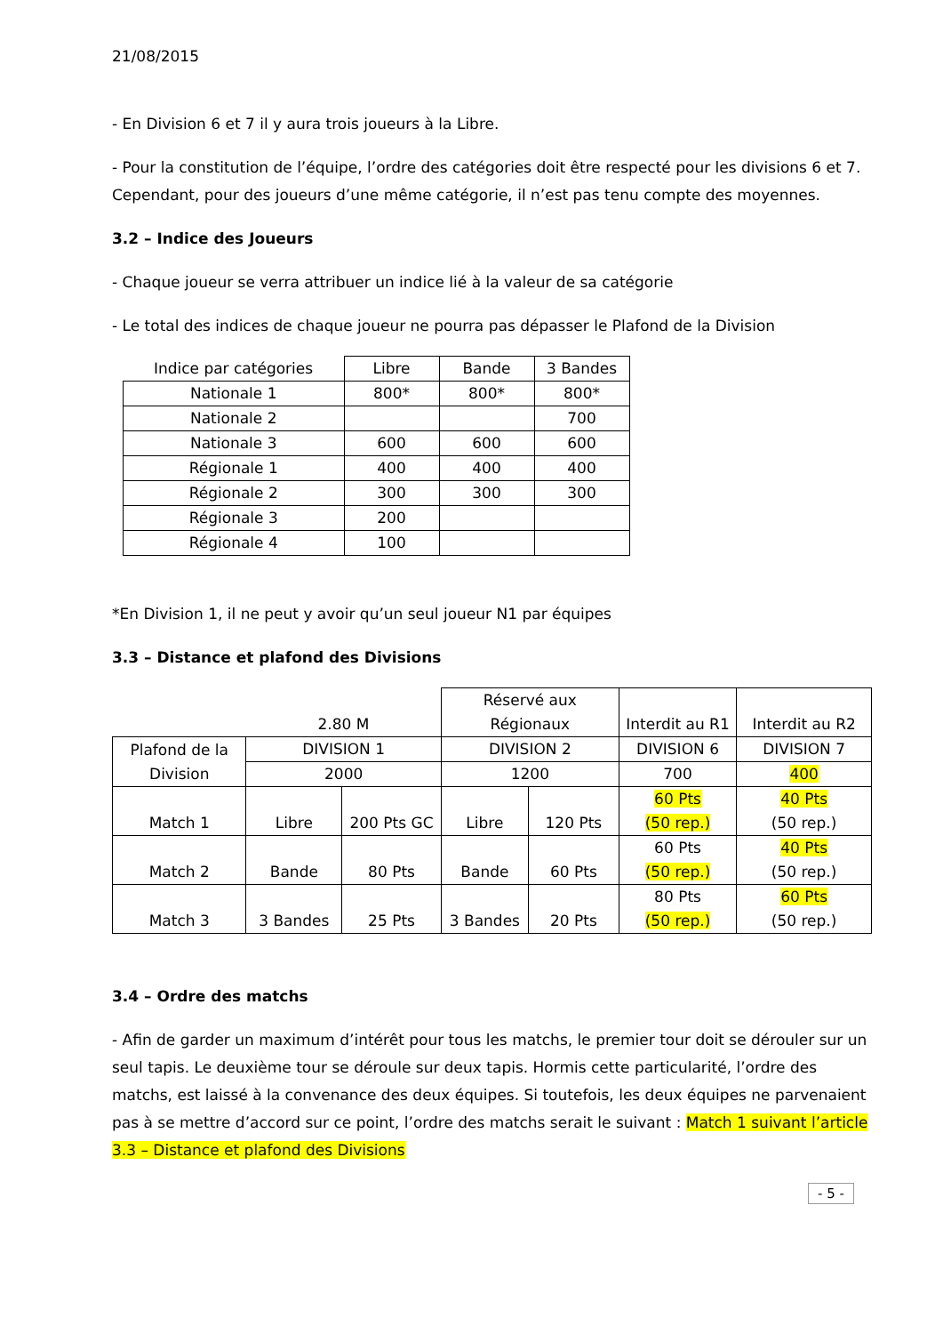21/08/2015
- En Division 6 et 7 il y aura trois joueurs à la Libre.
- Pour la constitution de l’équipe, l’ordre des catégories doit être respecté pour les divisions 6 et 7. Cependant, pour des joueurs d’une même catégorie, il n’est pas tenu compte des moyennes.
3.2 – Indice des Joueurs
- Chaque joueur se verra attribuer un indice lié à la valeur de sa catégorie
- Le total des indices de chaque joueur ne pourra pas dépasser le Plafond de la Division
| Indice par catégories | Libre | Bande | 3 Bandes |
| Nationale 1 | 800* | 800* | 800* |
| Nationale 2 | | | 700 |
| Nationale 3 | 600 | 600 | 600 |
| Régionale 1 | 400 | 400 | 400 |
| Régionale 2 | 300 | 300 | 300 |
| Régionale 3 | 200 | | |
| Régionale 4 | 100 | | |
*En Division 1, il ne peut y avoir qu’un seul joueur N1 par équipes
3.3 – Distance et plafond des Divisions
| | 2.80 M | | Réservé aux Régionaux | | Interdit au R1 | Interdit au R2 |
| Plafond de la Division | DIVISION 1 | | DIVISION 2 | | DIVISION 6 | DIVISION 7 |
| | 2000 | | 1200 | | 700 | 400 |
| Match 1 | Libre | 200 Pts GC | Libre | 120 Pts | 60 Pts (50 rep.) | 40 Pts (50 rep.) |
| Match 2 | Bande | 80 Pts | Bande | 60 Pts | 60 Pts (50 rep.) | 40 Pts (50 rep.) |
| Match 3 | 3 Bandes | 25 Pts | 3 Bandes | 20 Pts | 80 Pts (50 rep.) | 60 Pts (50 rep.) |
3.4 – Ordre des matchs
- Afin de garder un maximum d’intérêt pour tous les matchs, le premier tour doit se dérouler sur un seul tapis. Le deuxième tour se déroule sur deux tapis. Hormis cette particularité, l’ordre des matchs, est laissé à la convenance des deux équipes. Si toutefois, les deux équipes ne parvenaient pas à se mettre d’accord sur ce point, l’ordre des matchs serait le suivant : Match 1 suivant l’article 3.3 – Distance et plafond des Divisions
- 5 -